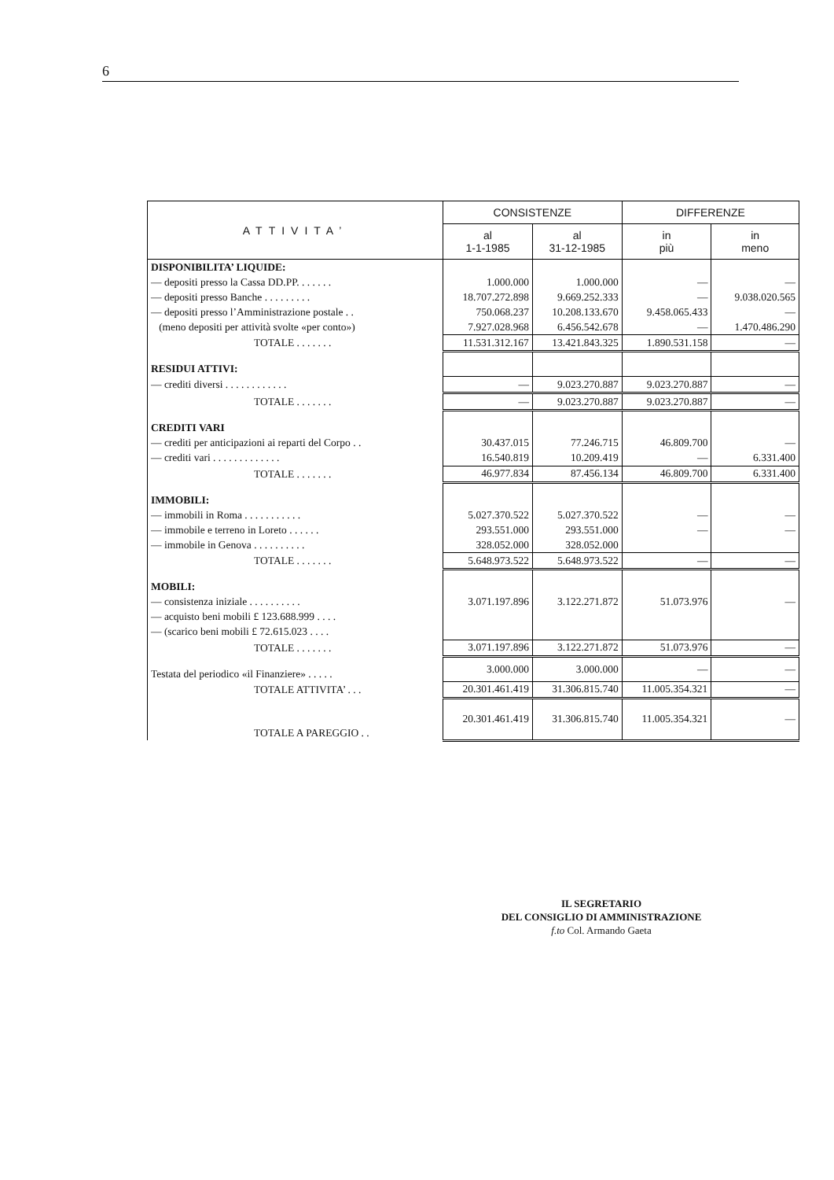6
| ATTIVITA’ | CONSISTENZE | | DIFFERENZE | |
| --- | --- | --- | --- | --- |
| | al 1-1-1985 | al 31-12-1985 | in più | in meno |
| DISPONIBILITA’ LIQUIDE: | | | | |
| — depositi presso la Cassa DD.PP. . . . . . . | 1.000.000 | 1.000.000 | — | — |
| — depositi presso Banche . . . . . . . . . | 18.707.272.898 | 9.669.252.333 | — | 9.038.020.565 |
| — depositi presso l’Amministrazione postale . . | 750.068.237 | 10.208.133.670 | 9.458.065.433 | — |
| (meno depositi per attività svolte «per conto») | 7.927.028.968 | 6.456.542.678 | — | 1.470.486.290 |
| TOTALE . . . . . . . | 11.531.312.167 | 13.421.843.325 | 1.890.531.158 | — |
| RESIDUI ATTIVI: | | | | |
| — crediti diversi . . . . . . . . . . . . | — | 9.023.270.887 | 9.023.270.887 | — |
| TOTALE . . . . . . . | — | 9.023.270.887 | 9.023.270.887 | — |
| CREDITI VARI | | | | |
| — crediti per anticipazioni ai reparti del Corpo . . | 30.437.015 | 77.246.715 | 46.809.700 | — |
| — crediti vari . . . . . . . . . . . . . | 16.540.819 | 10.209.419 | — | 6.331.400 |
| TOTALE . . . . . . . | 46.977.834 | 87.456.134 | 46.809.700 | 6.331.400 |
| IMMOBILI: | | | | |
| — immobili in Roma . . . . . . . . . . . | 5.027.370.522 | 5.027.370.522 | — | — |
| — immobile e terreno in Loreto . . . . . . | 293.551.000 | 293.551.000 | — | — |
| — immobile in Genova . . . . . . . . . . | 328.052.000 | 328.052.000 | | |
| TOTALE . . . . . . . | 5.648.973.522 | 5.648.973.522 | — | — |
| MOBILI: | | | | |
| — consistenza iniziale . . . . . . . . . . | 3.071.197.896 | 3.122.271.872 | 51.073.976 | — |
| — acquisto beni mobili £ 123.688.999 . . . . | | | | |
| — (scarico beni mobili £ 72.615.023 . . . . | | | | |
| TOTALE . . . . . . . | 3.071.197.896 | 3.122.271.872 | 51.073.976 | — |
| Testata del periodico «il Finanziere» . . . . . | 3.000.000 | 3.000.000 | — | — |
| TOTALE ATTIVITA’ . . . | 20.301.461.419 | 31.306.815.740 | 11.005.354.321 | — |
| TOTALE A PAREGGIO . . | 20.301.461.419 | 31.306.815.740 | 11.005.354.321 | — |
IL SEGRETARIO
DEL CONSIGLIO DI AMMINISTRAZIONE
f.to Col. Armando Gaeta